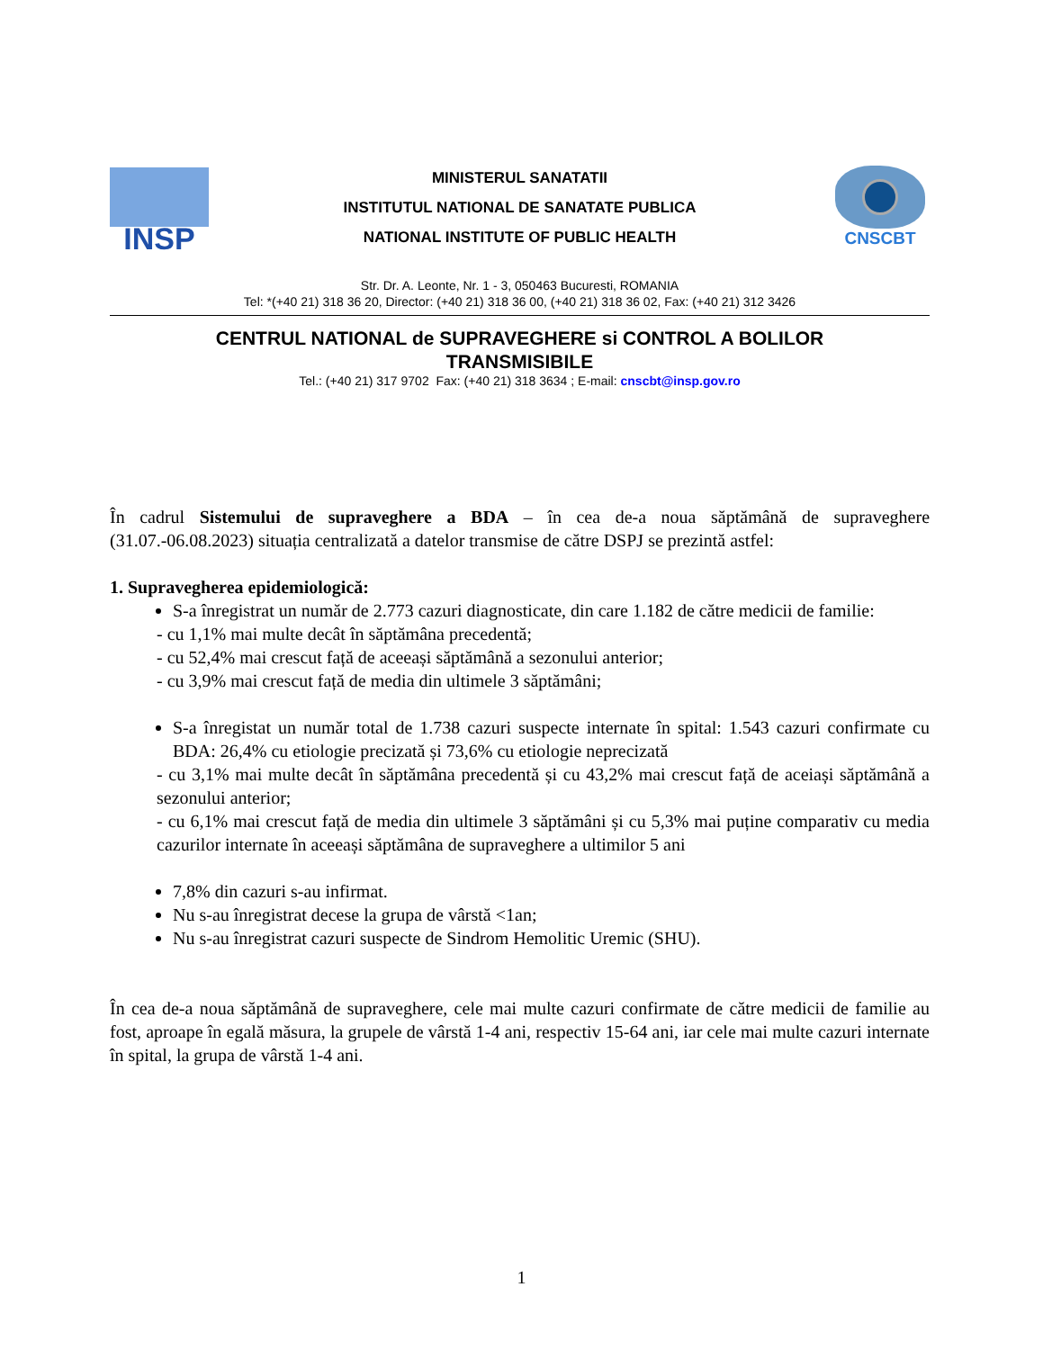INSP
MINISTERUL SANATATII
INSTITUTUL NATIONAL DE SANATATE PUBLICA
NATIONAL INSTITUTE OF PUBLIC HEALTH
CNSCBT
Str. Dr. A. Leonte, Nr. 1 - 3, 050463 Bucuresti, ROMANIA
Tel: *(+40 21) 318 36 20, Director: (+40 21) 318 36 00, (+40 21) 318 36 02, Fax: (+40 21) 312 3426
CENTRUL NATIONAL de SUPRAVEGHERE si CONTROL A BOLILOR
TRANSMISIBILE
Tel.: (+40 21) 317 9702 Fax: (+40 21) 318 3634 ; E-mail: cnscbt@insp.gov.ro
În cadrul Sistemului de supraveghere a BDA – în cea de-a noua săptămână de supraveghere (31.07.-06.08.2023) situația centralizată a datelor transmise de către DSPJ se prezintă astfel:
1. Supravegherea epidemiologică:
S-a înregistrat un număr de 2.773 cazuri diagnosticate, din care 1.182 de către medicii de familie:
- cu 1,1% mai multe decât în săptămâna precedentă;
- cu 52,4% mai crescut față de aceeași săptămână a sezonului anterior;
- cu 3,9% mai crescut față de media din ultimele 3 săptămâni;
S-a înregistat un număr total de 1.738 cazuri suspecte internate în spital: 1.543 cazuri confirmate cu BDA: 26,4% cu etiologie precizată și 73,6% cu etiologie neprecizată
- cu 3,1% mai multe decât în săptămâna precedentă și cu 43,2% mai crescut față de aceiași săptămână a sezonului anterior;
- cu 6,1% mai crescut față de media din ultimele 3 săptămâni și cu 5,3% mai puține comparativ cu media cazurilor internate în aceeași săptămâna de supraveghere a ultimilor 5 ani
7,8% din cazuri s-au infirmat.
Nu s-au înregistrat decese la grupa de vârstă <1an;
Nu s-au înregistrat cazuri suspecte de Sindrom Hemolitic Uremic (SHU).
În cea de-a noua săptămână de supraveghere, cele mai multe cazuri confirmate de către medicii de familie au fost, aproape în egală măsura, la grupele de vârstă 1-4 ani, respectiv 15-64 ani, iar cele mai multe cazuri internate în spital, la grupa de vârstă 1-4 ani.
1